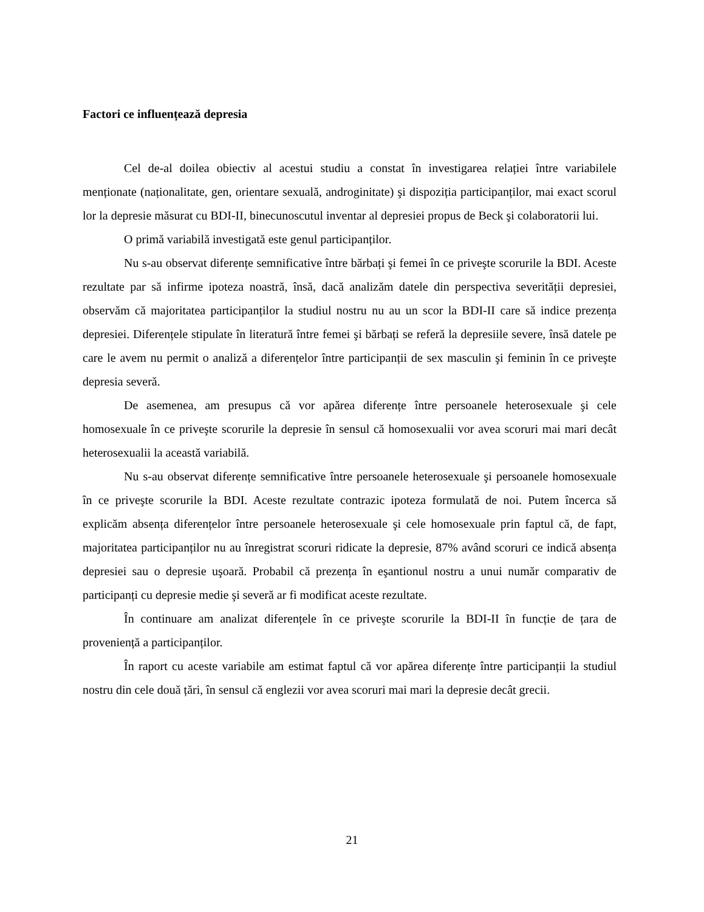Factori ce influențează depresia
Cel de-al doilea obiectiv al acestui studiu a constat în investigarea relației între variabilele menționate (naționalitate, gen, orientare sexuală, androginitate) şi dispoziția participanților, mai exact scorul lor la depresie măsurat cu BDI-II, binecunoscutul inventar al depresiei propus de Beck şi colaboratorii lui.
O primă variabilă investigată este genul participanților.
Nu s-au observat diferențe semnificative între bărbați şi femei în ce priveşte scorurile la BDI. Aceste rezultate par să infirme ipoteza noastră, însă, dacă analizăm datele din perspectiva severității depresiei, observăm că majoritatea participanților la studiul nostru nu au un scor la BDI-II care să indice prezența depresiei. Diferențele stipulate în literatură între femei şi bărbați se referă la depresiile severe, însă datele pe care le avem nu permit o analiză a diferențelor între participanții de sex masculin şi feminin în ce priveşte depresia severă.
De asemenea, am presupus că vor apărea diferențe între persoanele heterosexuale şi cele homosexuale în ce priveşte scorurile la depresie în sensul că homosexualii vor avea scoruri mai mari decât heterosexualii la această variabilă.
Nu s-au observat diferențe semnificative între persoanele heterosexuale şi persoanele homosexuale în ce priveşte scorurile la BDI. Aceste rezultate contrazic ipoteza formulată de noi. Putem încerca să explicăm absența diferențelor între persoanele heterosexuale şi cele homosexuale prin faptul că, de fapt, majoritatea participanților nu au înregistrat scoruri ridicate la depresie, 87% având scoruri ce indică absența depresiei sau o depresie uşoară. Probabil că prezența în eşantionul nostru a unui număr comparativ de participanți cu depresie medie şi severă ar fi modificat aceste rezultate.
În continuare am analizat diferențele în ce priveşte scorurile la BDI-II în funcție de țara de proveniență a participanților.
În raport cu aceste variabile am estimat faptul că vor apărea diferențe între participanții la studiul nostru din cele două țări, în sensul că englezii vor avea scoruri mai mari la depresie decât grecii.
21